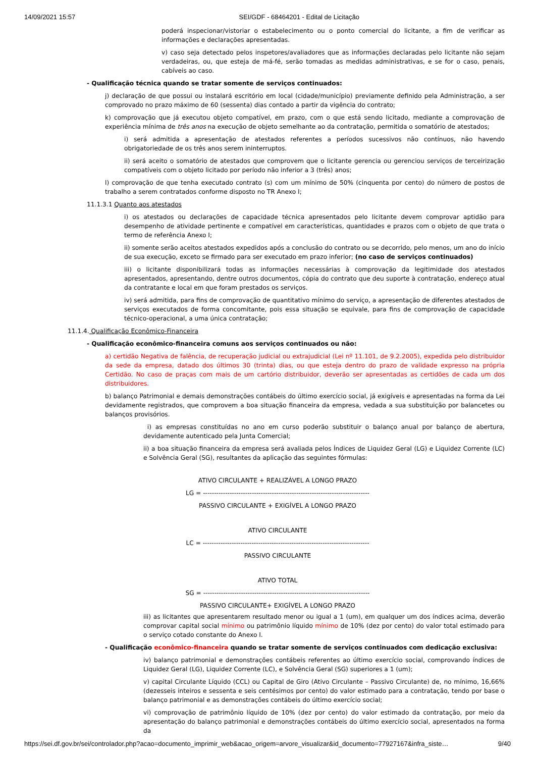14/09/2021 15:57 SEI/GDF - 68464201 - Edital de Licitação
poderá inspecionar/vistoriar o estabelecimento ou o ponto comercial do licitante, a fim de verificar as informações e declarações apresentadas.
v) caso seja detectado pelos inspetores/avaliadores que as informações declaradas pelo licitante não sejam verdadeiras, ou, que esteja de má-fé, serão tomadas as medidas administrativas, e se for o caso, penais, cabíveis ao caso.
- Qualificação técnica quando se tratar somente de serviços continuados:
j) declaração de que possui ou instalará escritório em local (cidade/município) previamente definido pela Administração, a ser comprovado no prazo máximo de 60 (sessenta) dias contado a partir da vigência do contrato;
k) comprovação que já executou objeto compatível, em prazo, com o que está sendo licitado, mediante a comprovação de experiência mínima de três anos na execução de objeto semelhante ao da contratação, permitida o somatório de atestados;
i) será admitida a apresentação de atestados referentes a períodos sucessivos não contínuos, não havendo obrigatoriedade de os três anos serem ininterruptos.
ii) será aceito o somatório de atestados que comprovem que o licitante gerencia ou gerenciou serviços de terceirização compatíveis com o objeto licitado por período não inferior a 3 (três) anos;
l) comprovação de que tenha executado contrato (s) com um mínimo de 50% (cinquenta por cento) do número de postos de trabalho a serem contratados conforme disposto no TR Anexo I;
11.1.3.1 Quanto aos atestados
i) os atestados ou declarações de capacidade técnica apresentados pelo licitante devem comprovar aptidão para desempenho de atividade pertinente e compatível em características, quantidades e prazos com o objeto de que trata o termo de referência Anexo I;
ii) somente serão aceitos atestados expedidos após a conclusão do contrato ou se decorrido, pelo menos, um ano do início de sua execução, exceto se firmado para ser executado em prazo inferior; (no caso de serviços continuados)
iii) o licitante disponibilizará todas as informações necessárias à comprovação da legitimidade dos atestados apresentados, apresentando, dentre outros documentos, cópia do contrato que deu suporte à contratação, endereço atual da contratante e local em que foram prestados os serviços.
iv) será admitida, para fins de comprovação de quantitativo mínimo do serviço, a apresentação de diferentes atestados de serviços executados de forma concomitante, pois essa situação se equivale, para fins de comprovação de capacidade técnico-operacional, a uma única contratação;
11.1.4. Qualificação Econômico-Financeira
- Qualificação econômico-financeira comuns aos serviços continuados ou não:
a) certidão Negativa de falência, de recuperação judicial ou extrajudicial (Lei nº 11.101, de 9.2.2005), expedida pelo distribuidor da sede da empresa, datado dos últimos 30 (trinta) dias, ou que esteja dentro do prazo de validade expresso na própria Certidão. No caso de praças com mais de um cartório distribuidor, deverão ser apresentadas as certidões de cada um dos distribuidores.
b) balanço Patrimonial e demais demonstrações contábeis do último exercício social, já exigíveis e apresentadas na forma da Lei devidamente registrados, que comprovem a boa situação financeira da empresa, vedada a sua substituição por balancetes ou balanços provisórios.
i) as empresas constituídas no ano em curso poderão substituir o balanço anual por balanço de abertura, devidamente autenticado pela Junta Comercial;
ii) a boa situação financeira da empresa será avaliada pelos Índices de Liquidez Geral (LG) e Liquidez Corrente (LC) e Solvência Geral (SG), resultantes da aplicação das seguintes fórmulas:
ATIVO CIRCULANTE + REALIZÁVEL A LONGO PRAZO
LG = ---------------------------------------------------------------------------
PASSIVO CIRCULANTE + EXIGÍVEL A LONGO PRAZO
ATIVO CIRCULANTE
LC = ---------------------------------------------------------------------------
PASSIVO CIRCULANTE
ATIVO TOTAL
SG = ---------------------------------------------------------------------------
PASSIVO CIRCULANTE+ EXIGÍVEL A LONGO PRAZO
iii) as licitantes que apresentarem resultado menor ou igual a 1 (um), em qualquer um dos índices acima, deverão comprovar capital social mínimo ou patrimônio líquido mínimo de 10% (dez por cento) do valor total estimado para o serviço cotado constante do Anexo I.
- Qualificação econômico-financeira quando se tratar somente de serviços continuados com dedicação exclusiva:
iv) balanço patrimonial e demonstrações contábeis referentes ao último exercício social, comprovando índices de Liquidez Geral (LG), Liquidez Corrente (LC), e Solvência Geral (SG) superiores a 1 (um);
v) capital Circulante Líquido (CCL) ou Capital de Giro (Ativo Circulante – Passivo Circulante) de, no mínimo, 16,66% (dezesseis inteiros e sessenta e seis centésimos por cento) do valor estimado para a contratação, tendo por base o balanço patrimonial e as demonstrações contábeis do último exercício social;
vi) comprovação de patrimônio líquido de 10% (dez por cento) do valor estimado da contratação, por meio da apresentação do balanço patrimonial e demonstrações contábeis do último exercício social, apresentados na forma da
https://sei.df.gov.br/sei/controlador.php?acao=documento_imprimir_web&acao_origem=arvore_visualizar&id_documento=77927167&infra_siste… 9/40